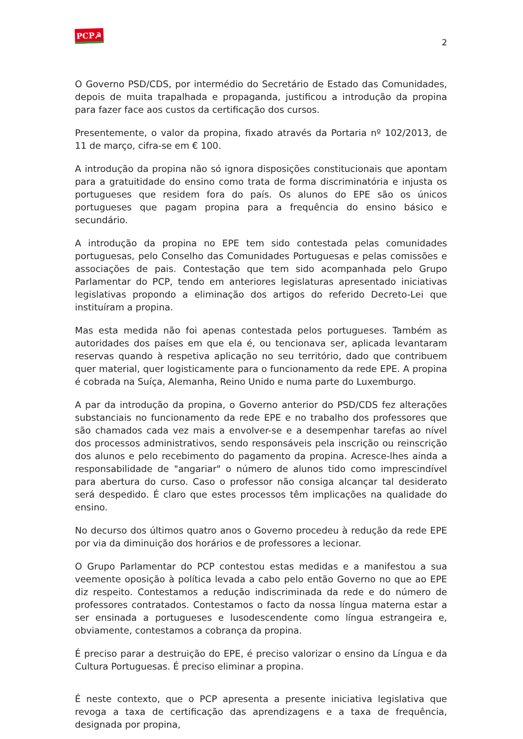PCP☭
2
O Governo PSD/CDS, por intermédio do Secretário de Estado das Comunidades, depois de muita trapalhada e propaganda, justificou a introdução da propina para fazer face aos custos da certificação dos cursos.
Presentemente, o valor da propina, fixado através da Portaria nº 102/2013, de 11 de março, cifra-se em € 100.
A introdução da propina não só ignora disposições constitucionais que apontam para a gratuitidade do ensino como trata de forma discriminatória e injusta os portugueses que residem fora do país. Os alunos do EPE são os únicos portugueses que pagam propina para a frequência do ensino básico e secundário.
A introdução da propina no EPE tem sido contestada pelas comunidades portuguesas, pelo Conselho das Comunidades Portuguesas e pelas comissões e associações de pais. Contestação que tem sido acompanhada pelo Grupo Parlamentar do PCP, tendo em anteriores legislaturas apresentado iniciativas legislativas propondo a eliminação dos artigos do referido Decreto-Lei que instituíram a propina.
Mas esta medida não foi apenas contestada pelos portugueses. Também as autoridades dos países em que ela é, ou tencionava ser, aplicada levantaram reservas quando à respetiva aplicação no seu território, dado que contribuem quer material, quer logisticamente para o funcionamento da rede EPE. A propina é cobrada na Suíça, Alemanha, Reino Unido e numa parte do Luxemburgo.
A par da introdução da propina, o Governo anterior do PSD/CDS fez alterações substanciais no funcionamento da rede EPE e no trabalho dos professores que são chamados cada vez mais a envolver-se e a desempenhar tarefas ao nível dos processos administrativos, sendo responsáveis pela inscrição ou reinscrição dos alunos e pelo recebimento do pagamento da propina. Acresce-lhes ainda a responsabilidade de "angariar" o número de alunos tido como imprescindível para abertura do curso. Caso o professor não consiga alcançar tal desiderato será despedido. É claro que estes processos têm implicações na qualidade do ensino.
No decurso dos últimos quatro anos o Governo procedeu à redução da rede EPE por via da diminuição dos horários e de professores a lecionar.
O Grupo Parlamentar do PCP contestou estas medidas e a manifestou a sua veemente oposição à política levada a cabo pelo então Governo no que ao EPE diz respeito. Contestamos a redução indiscriminada da rede e do número de professores contratados. Contestamos o facto da nossa língua materna estar a ser ensinada a portugueses e lusodescendente como língua estrangeira e, obviamente, contestamos a cobrança da propina.
É preciso parar a destruição do EPE, é preciso valorizar o ensino da Língua e da Cultura Portuguesas. É preciso eliminar a propina.
É neste contexto, que o PCP apresenta a presente iniciativa legislativa que revoga a taxa de certificação das aprendizagens e a taxa de frequência, designada por propina,